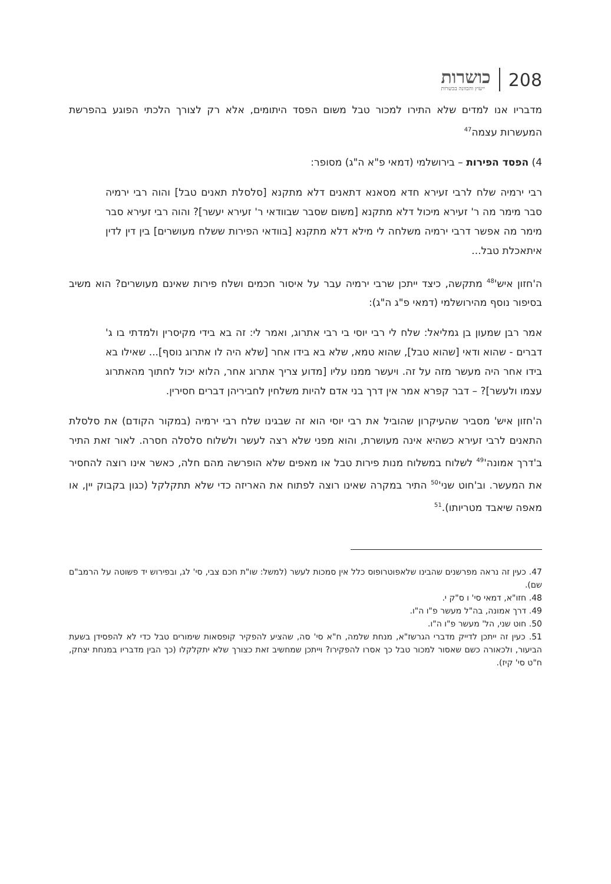208 כושרות
ייעוץ והכוונה בכשרות
מדבריו אנו למדים שלא התירו למכור טבל משום הפסד היתומים, אלא רק לצורך הלכתי הפוגע בהפרשת המעשרות עצמה<sup>47</sup>
4) הפסד הפירות – בירושלמי (דמאי פ"א ה"ג) מסופר:
רבי ירמיה שלח לרבי זעירא חדא מסאנא דתאנים דלא מתקנא [סלסלת תאנים טבל] והוה רבי ירמיה סבר מימר מה ר' זעירא מיכול דלא מתקנא [משום שסבר שבוודאי ר' זעירא יעשר]? והוה רבי זעירא סבר מימר מה אפשר דרבי ירמיה משלחה לי מילא דלא מתקנא [בוודאי הפירות ששלח מעושרים] בין דין לדין איתאכלת טבל...
ה'חזון איש'<sup>48</sup> מתקשה, כיצד ייתכן שרבי ירמיה עבר על איסור חכמים ושלח פירות שאינם מעושרים? הוא משיב בסיפור נוסף מהירושלמי (דמאי פ"ג ה"ג):
אמר רבן שמעון בן גמליאל: שלח לי רבי יוסי בי רבי אתרוג, ואמר לי: זה בא בידי מקיסרין ולמדתי בו ג' דברים - שהוא ודאי [שהוא טבל], שהוא טמא, שלא בא בידו אחר [שלא היה לו אתרוג נוסף]... שאילו בא בידו אחר היה מעשר מזה על זה. ויעשר ממנו עליו [מדוע צריך אתרוג אחר, הלוא יכול לחתוך מהאתרוג עצמו ולעשר]? – דבר קפרא אמר אין דרך בני אדם להיות משלחין לחביריהן דברים חסירין.
ה'חזון איש' מסביר שהעיקרון שהוביל את רבי יוסי הוא זה שבגינו שלח רבי ירמיה (במקור הקודם) את סלסלת התאנים לרבי זעירא כשהיא אינה מעושרת, והוא מפני שלא רצה לעשר ולשלוח סלסלה חסרה. לאור זאת התיר ב'דרך אמונה'<sup>49</sup> לשלוח במשלוח מנות פירות טבל או מאפים שלא הופרשה מהם חלה, כאשר אינו רוצה להחסיר את המעשר. וב'חוט שני'<sup>50</sup> התיר במקרה שאינו רוצה לפתוח את האריזה כדי שלא תתקלקל (כגון בקבוק יין, או מאפה שיאבד מטריותו).<sup>51</sup>
47. כעין זה נראה מפרשנים שהבינו שלאפוטרופוס כלל אין סמכות לעשר (למשל: שו"ת חכם צבי, סי' לג, ובפירוש יד פשוטה על הרמב"ם שם).
48. חזו"א, דמאי סי' ו ס"ק י.
49. דרך אמונה, בה"ל מעשר פ"ו ה"ו.
50. חוט שני, הל' מעשר פ"ו ה"ו.
51. כעין זה ייתכן לדייק מדברי הגרשז"א, מנחת שלמה, ח"א סי' סה, שהציע להפקיר קופסאות שימורים טבל כדי לא להפסידן בשעת הביעור, ולכאורה כשם שאסור למכור טבל כך אסרו להפקירו? וייתכן שמחשיב זאת כצורך שלא יתקלקלו (כך הבין מדבריו במנחת יצחק, ח"ט סי' קיז).